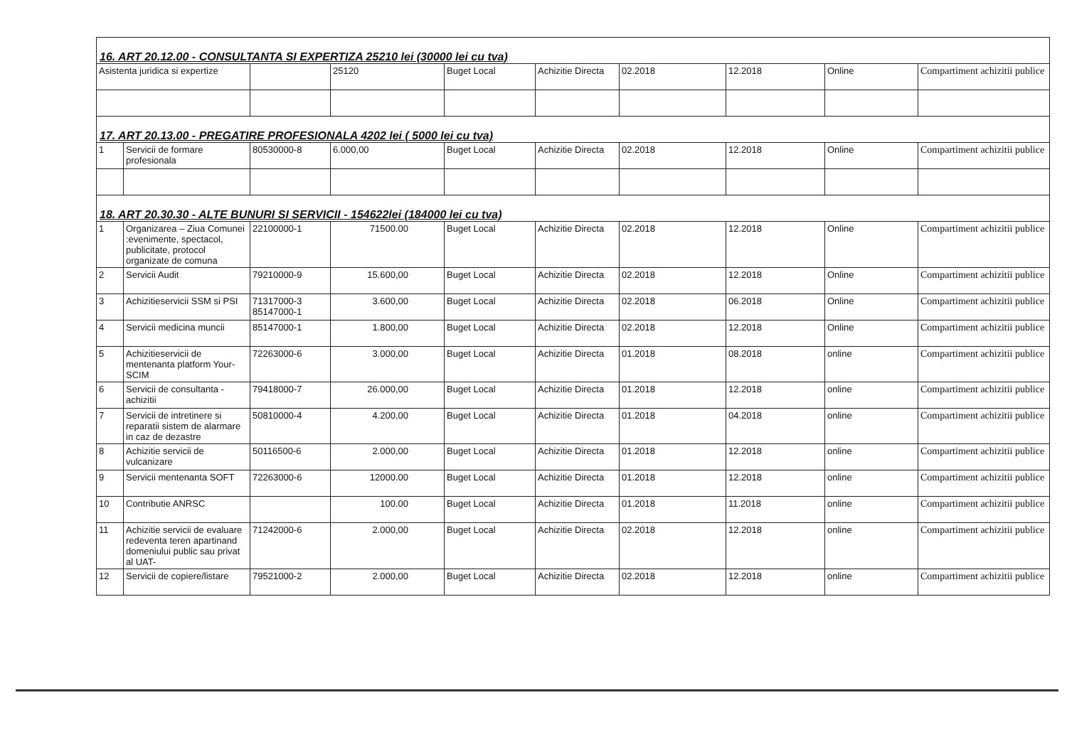| 16. ART 20.12.00 - CONSULTANTA SI EXPERTIZA 25210 lei (30000 lei cu tva) | | | | | | | | | |
| Asistenta juridica si expertize | | | 25120 | Buget Local | Achizitie Directa | 02.2018 | 12.2018 | Online | Compartiment achizitii publice |
| 17. ART 20.13.00 - PREGATIRE PROFESIONALA 4202 lei ( 5000 lei cu tva) | | | | | | | | | |
| 1 | Servicii de formare profesionala | 80530000-8 | 6.000,00 | Buget Local | Achizitie Directa | 02.2018 | 12.2018 | Online | Compartiment achizitii publice |
| 18. ART 20.30.30 - ALTE BUNURI SI SERVICII - 154622lei (184000 lei cu tva) | | | | | | | | | |
| 1 | Organizarea – Ziua Comunei :evenimente, spectacol, publicitate, protocol organizate de comuna | 22100000-1 | 71500.00 | Buget Local | Achizitie Directa | 02.2018 | 12.2018 | Online | Compartiment achizitii publice |
| 2 | Servicii Audit | 79210000-9 | 15.600,00 | Buget Local | Achizitie Directa | 02.2018 | 12.2018 | Online | Compartiment achizitii publice |
| 3 | Achizitieservicii SSM si PSI | 71317000-3 85147000-1 | 3.600,00 | Buget Local | Achizitie Directa | 02.2018 | 06.2018 | Online | Compartiment achizitii publice |
| 4 | Servicii medicina muncii | 85147000-1 | 1.800,00 | Buget Local | Achizitie Directa | 02.2018 | 12.2018 | Online | Compartiment achizitii publice |
| 5 | Achizitieservicii de mentenanta platform Your-SCIM | 72263000-6 | 3.000,00 | Buget Local | Achizitie Directa | 01.2018 | 08.2018 | online | Compartiment achizitii publice |
| 6 | Servicii de consultanta - achizitii | 79418000-7 | 26.000,00 | Buget Local | Achizitie Directa | 01.2018 | 12.2018 | online | Compartiment achizitii publice |
| 7 | Servicii de intretinere si reparatii sistem de alarmare in caz de dezastre | 50810000-4 | 4.200,00 | Buget Local | Achizitie Directa | 01.2018 | 04.2018 | online | Compartiment achizitii publice |
| 8 | Achizitie servicii de vulcanizare | 50116500-6 | 2.000,00 | Buget Local | Achizitie Directa | 01.2018 | 12.2018 | online | Compartiment achizitii publice |
| 9 | Servicii mentenanta SOFT | 72263000-6 | 12000.00 | Buget Local | Achizitie Directa | 01.2018 | 12.2018 | online | Compartiment achizitii publice |
| 10 | Contributie ANRSC | | 100.00 | Buget Local | Achizitie Directa | 01.2018 | 11.2018 | online | Compartiment achizitii publice |
| 11 | Achizitie servicii de evaluare redeventa teren apartinand domeniului public sau privat al UAT- | 71242000-6 | 2.000,00 | Buget Local | Achizitie Directa | 02.2018 | 12.2018 | online | Compartiment achizitii publice |
| 12 | Servicii de copiere/listare | 79521000-2 | 2.000,00 | Buget Local | Achizitie Directa | 02.2018 | 12.2018 | online | Compartiment achizitii publice |